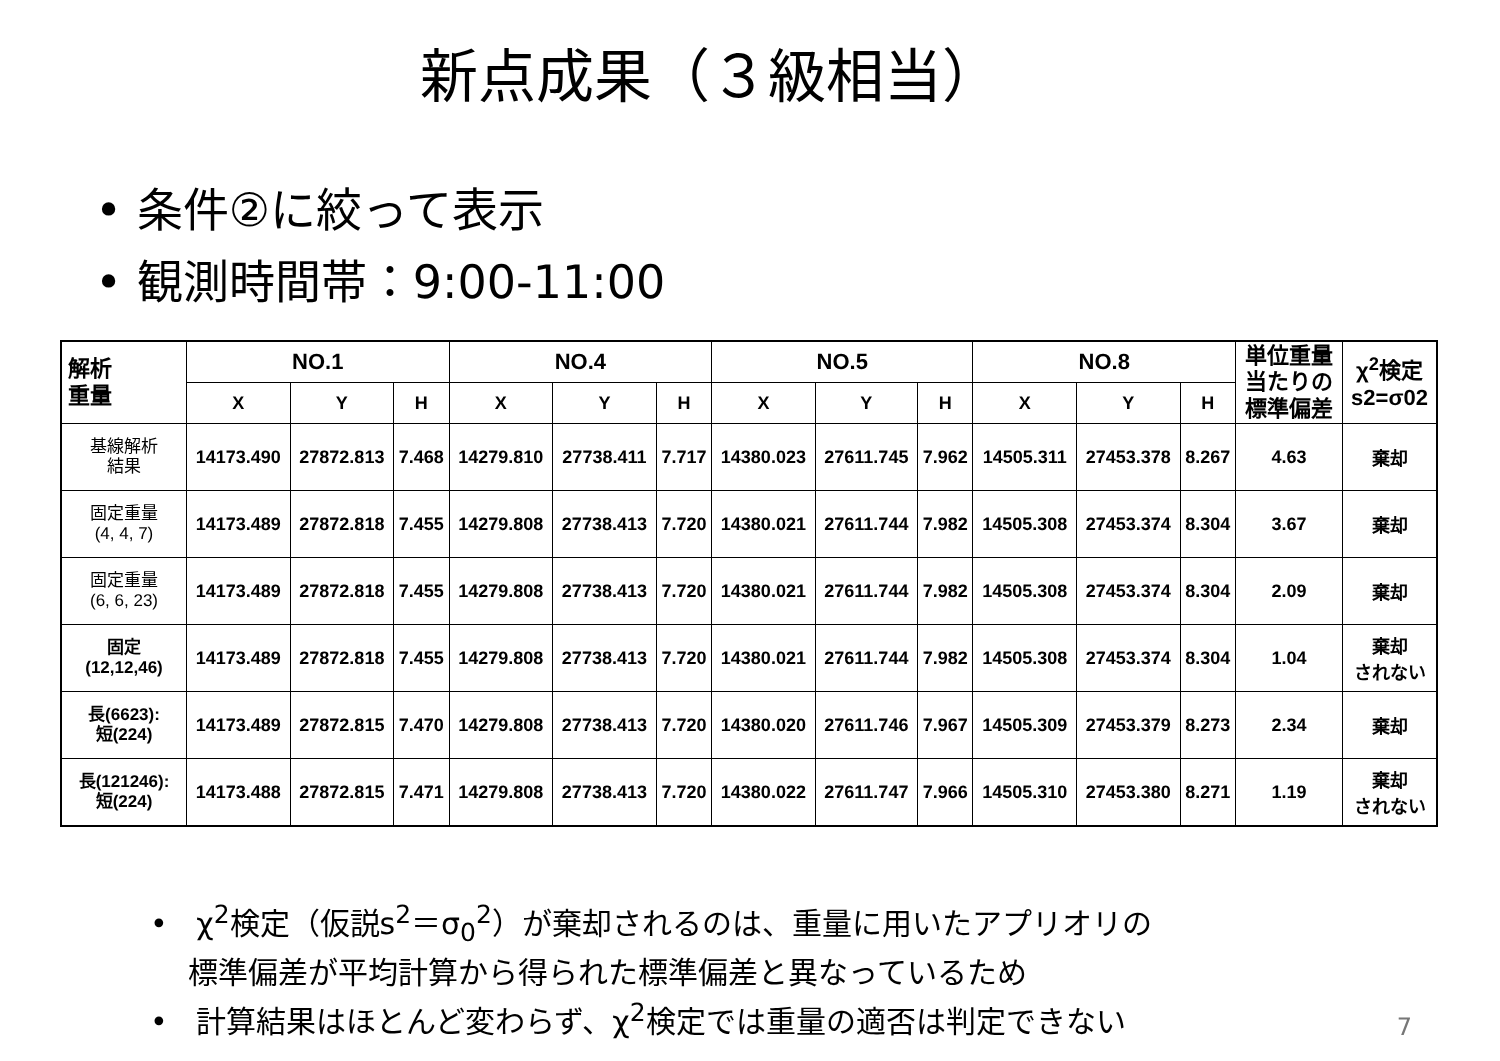新点成果（３級相当）
• 条件②に絞って表示
• 観測時間帯：9:00-11:00
| 解析 重量 | NO.1 | | | NO.4 | | | NO.5 | | | NO.8 | | | 単位重量 当たりの 標準偏差 | χ<sup>2</sup>検定 s2=σ02 |
| --- | --- | --- | --- | --- | --- | --- | --- | --- | --- | --- | --- | --- | --- | --- |
| | X | Y | H | X | Y | H | X | Y | H | X | Y | H | | |
| 基線解析 結果 | 14173.490 | 27872.813 | 7.468 | 14279.810 | 27738.411 | 7.717 | 14380.023 | 27611.745 | 7.962 | 14505.311 | 27453.378 | 8.267 | 4.63 | 棄却 |
| 固定重量 (4, 4, 7) | 14173.489 | 27872.818 | 7.455 | 14279.808 | 27738.413 | 7.720 | 14380.021 | 27611.744 | 7.982 | 14505.308 | 27453.374 | 8.304 | 3.67 | 棄却 |
| 固定重量 (6, 6, 23) | 14173.489 | 27872.818 | 7.455 | 14279.808 | 27738.413 | 7.720 | 14380.021 | 27611.744 | 7.982 | 14505.308 | 27453.374 | 8.304 | 2.09 | 棄却 |
| 固定 (12,12,46) | 14173.489 | 27872.818 | 7.455 | 14279.808 | 27738.413 | 7.720 | 14380.021 | 27611.744 | 7.982 | 14505.308 | 27453.374 | 8.304 | 1.04 | 棄却 されない |
| 長(6623): 短(224) | 14173.489 | 27872.815 | 7.470 | 14279.808 | 27738.413 | 7.720 | 14380.020 | 27611.746 | 7.967 | 14505.309 | 27453.379 | 8.273 | 2.34 | 棄却 |
| 長(121246): 短(224) | 14173.488 | 27872.815 | 7.471 | 14279.808 | 27738.413 | 7.720 | 14380.022 | 27611.747 | 7.966 | 14505.310 | 27453.380 | 8.271 | 1.19 | 棄却 されない |
• χ<sup>2</sup>検定（仮説s<sup>2</sup>＝σ<sub>0</sub><sup>2</sup>）が棄却されるのは、重量に用いたアプリオリの
標準偏差が平均計算から得られた標準偏差と異なっているため
• 計算結果はほとんど変わらず、χ<sup>2</sup>検定では重量の適否は判定できない
7